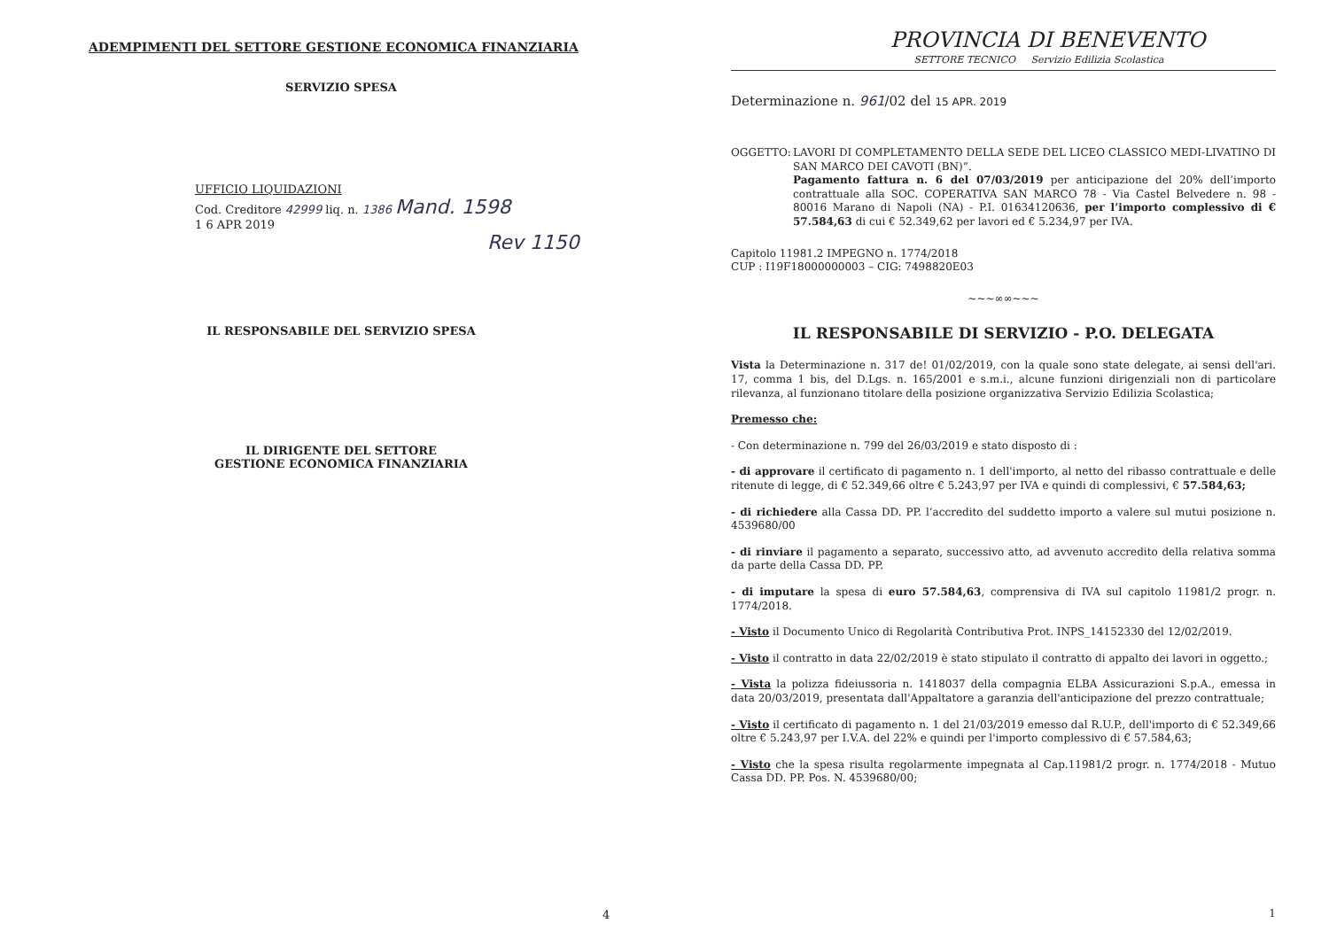ADEMPIMENTI DEL SETTORE GESTIONE ECONOMICA FINANZIARIA
SERVIZIO SPESA
UFFICIO LIQUIDAZIONI
Cod. Creditore 42999 liq. n. 1386 Mand. 1598
1 6 APR 2019
Rev 1150
IL RESPONSABILE DEL SERVIZIO SPESA
IL DIRIGENTE DEL SETTORE
GESTIONE ECONOMICA FINANZIARIA
4
PROVINCIA DI BENEVENTO
SETTORE TECNICO Servizio Edilizia Scolastica
Determinazione n. 961/02 del 15 APR. 2019
OGGETTO: LAVORI DI COMPLETAMENTO DELLA SEDE DEL LICEO CLASSICO MEDI-LIVATINO DI SAN MARCO DEI CAVOTI (BN)”.
Pagamento fattura n. 6 del 07/03/2019 per anticipazione del 20% dell’importo contrattuale alla SOC. COPERATIVA SAN MARCO 78 - Via Castel Belvedere n. 98 - 80016 Marano di Napoli (NA) - P.I. 01634120636, per l’importo complessivo di € 57.584,63 di cui € 52.349,62 per lavori ed € 5.234,97 per IVA.
Capitolo 11981.2 IMPEGNO n. 1774/2018
CUP : I19F18000000003 – CIG: 7498820E03
~~~∞∞~~~
IL RESPONSABILE DI SERVIZIO - P.O. DELEGATA
Vista la Determinazione n. 317 de! 01/02/2019, con la quale sono state delegate, ai sensi dell'ari. 17, comma 1 bis, del D.Lgs. n. 165/2001 e s.m.i., alcune funzioni dirigenziali non di particolare rilevanza, al funzionano titolare della posizione organizzativa Servizio Edilizia Scolastica;
Premesso che:
- Con determinazione n. 799 del 26/03/2019 e stato disposto di :
- di approvare il certificato di pagamento n. 1 dell'importo, al netto del ribasso contrattuale e delle ritenute di legge, di € 52.349,66 oltre € 5.243,97 per IVA e quindi di complessivi, € 57.584,63;
- di richiedere alla Cassa DD. PP. l’accredito del suddetto importo a valere sul mutui posizione n. 4539680/00
- di rinviare il pagamento a separato, successivo atto, ad avvenuto accredito della relativa somma da parte della Cassa DD. PP.
- di imputare la spesa di euro 57.584,63, comprensiva di IVA sul capitolo 11981/2 progr. n. 1774/2018.
- Visto il Documento Unico di Regolarità Contributiva Prot. INPS_14152330 del 12/02/2019.
- Visto il contratto in data 22/02/2019 è stato stipulato il contratto di appalto dei lavori in oggetto.;
- Vista la polizza fideiussoria n. 1418037 della compagnia ELBA Assicurazioni S.p.A., emessa in data 20/03/2019, presentata dall'Appaltatore a garanzia dell'anticipazione del prezzo contrattuale;
- Visto il certificato di pagamento n. 1 del 21/03/2019 emesso dal R.U.P., dell'importo di € 52.349,66 oltre € 5.243,97 per I.V.A. del 22% e quindi per l'importo complessivo di € 57.584,63;
- Visto che la spesa risulta regolarmente impegnata al Cap.11981/2 progr. n. 1774/2018 - Mutuo Cassa DD. PP. Pos. N. 4539680/00;
1